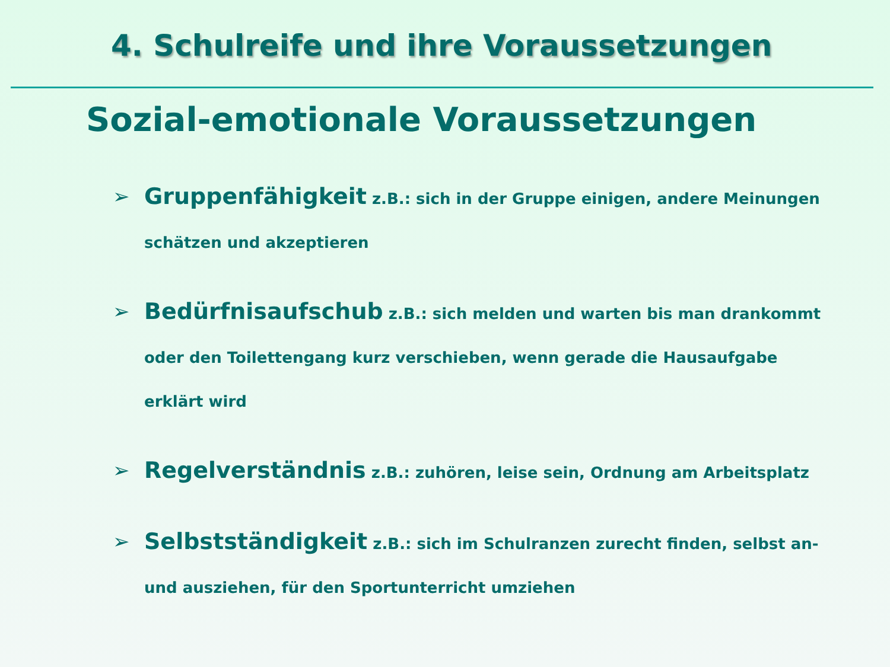4. Schulreife und ihre Voraussetzungen
Sozial-emotionale Voraussetzungen
➢ Gruppenfähigkeit z.B.: sich in der Gruppe einigen, andere Meinungen schätzen und akzeptieren
➢ Bedürfnisaufschub z.B.: sich melden und warten bis man drankommt oder den Toilettengang kurz verschieben, wenn gerade die Hausaufgabe erklärt wird
➢ Regelverständnis z.B.: zuhören, leise sein, Ordnung am Arbeitsplatz
➢ Selbstständigkeit z.B.: sich im Schulranzen zurecht finden, selbst an- und ausziehen, für den Sportunterricht umziehen